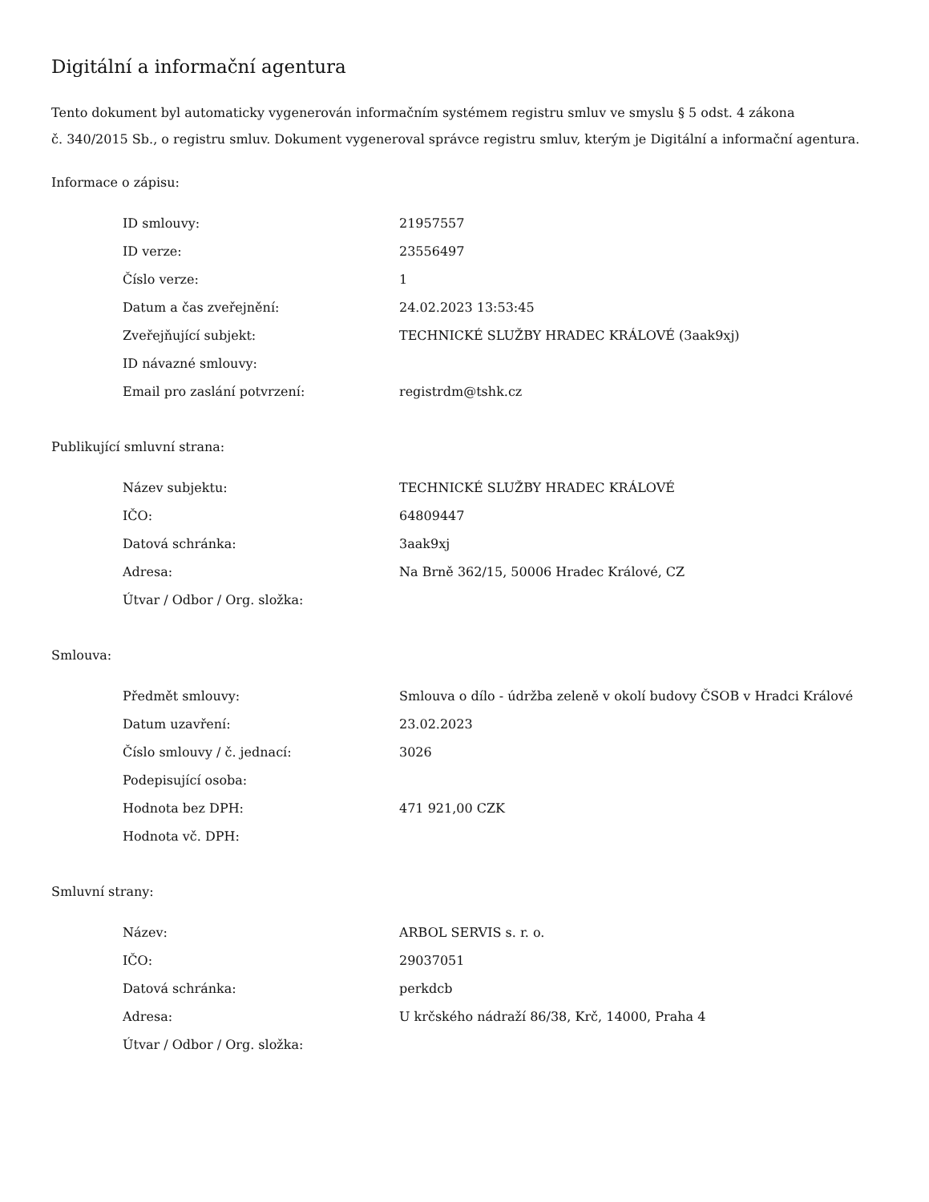Digitální a informační agentura
Tento dokument byl automaticky vygenerován informačním systémem registru smluv ve smyslu § 5 odst. 4 zákona
č. 340/2015 Sb., o registru smluv. Dokument vygeneroval správce registru smluv, kterým je Digitální a informační agentura.
Informace o zápisu:
| ID smlouvy: | 21957557 |
| ID verze: | 23556497 |
| Číslo verze: | 1 |
| Datum a čas zveřejnění: | 24.02.2023 13:53:45 |
| Zveřejňující subjekt: | TECHNICKÉ SLUŽBY HRADEC KRÁLOVÉ (3aak9xj) |
| ID návazné smlouvy: | |
| Email pro zaslání potvrzení: | registrdm@tshk.cz |
Publikující smluvní strana:
| Název subjektu: | TECHNICKÉ SLUŽBY HRADEC KRÁLOVÉ |
| IČO: | 64809447 |
| Datová schránka: | 3aak9xj |
| Adresa: | Na Brně 362/15, 50006 Hradec Králové, CZ |
| Útvar / Odbor / Org. složka: | |
Smlouva:
| Předmět smlouvy: | Smlouva o dílo - údržba zeleně v okolí budovy ČSOB v Hradci Králové |
| Datum uzavření: | 23.02.2023 |
| Číslo smlouvy / č. jednací: | 3026 |
| Podepisující osoba: | |
| Hodnota bez DPH: | 471 921,00 CZK |
| Hodnota vč. DPH: | |
Smluvní strany:
| Název: | ARBOL SERVIS s. r. o. |
| IČO: | 29037051 |
| Datová schránka: | perkdcb |
| Adresa: | U krčského nádraží 86/38, Krč, 14000, Praha 4 |
| Útvar / Odbor / Org. složka: | |